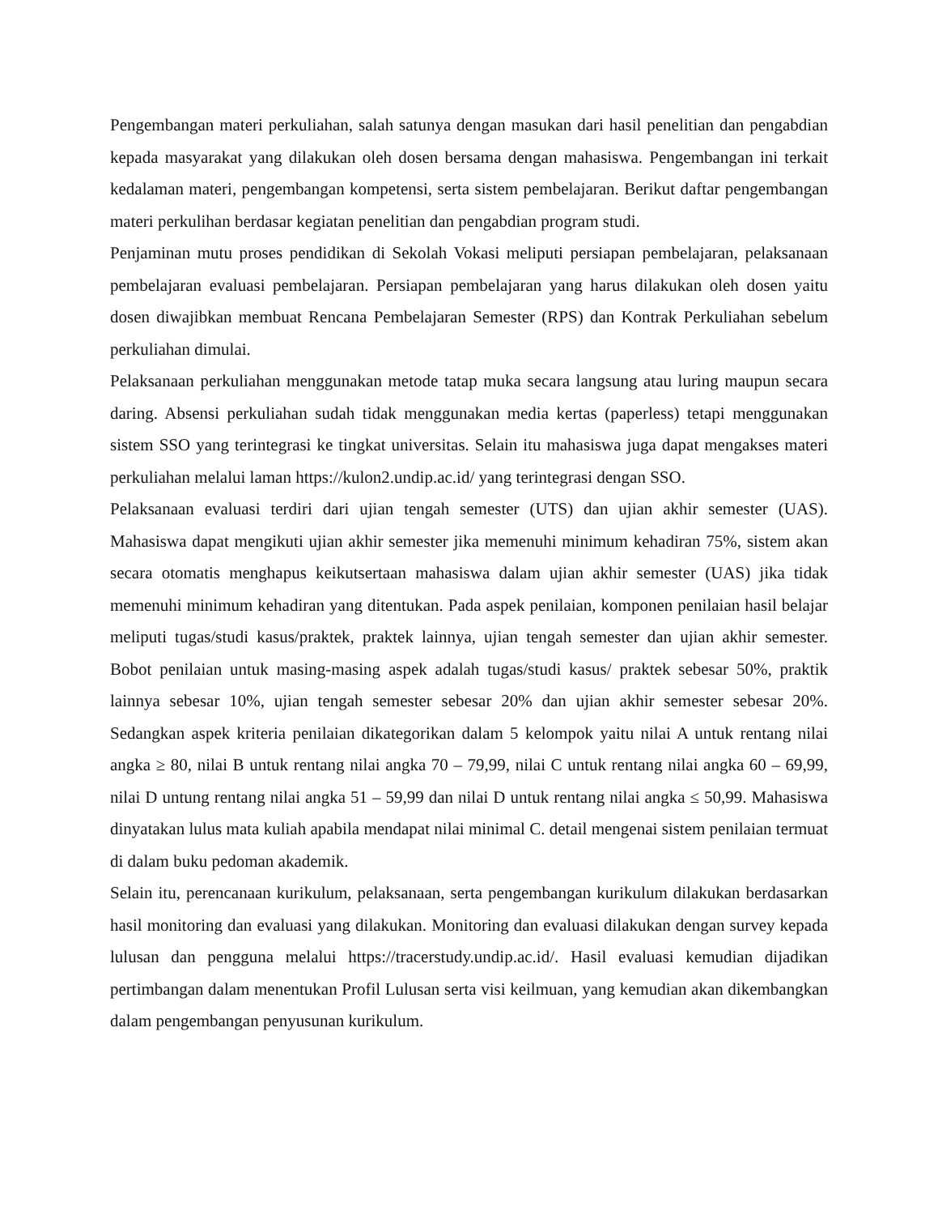Pengembangan materi perkuliahan, salah satunya dengan masukan dari hasil penelitian dan pengabdian kepada masyarakat yang dilakukan oleh dosen bersama dengan mahasiswa. Pengembangan ini terkait kedalaman materi, pengembangan kompetensi, serta sistem pembelajaran. Berikut daftar pengembangan materi perkulihan berdasar kegiatan penelitian dan pengabdian program studi.
Penjaminan mutu proses pendidikan di Sekolah Vokasi meliputi persiapan pembelajaran, pelaksanaan pembelajaran evaluasi pembelajaran. Persiapan pembelajaran yang harus dilakukan oleh dosen yaitu dosen diwajibkan membuat Rencana Pembelajaran Semester (RPS) dan Kontrak Perkuliahan sebelum perkuliahan dimulai.
Pelaksanaan perkuliahan menggunakan metode tatap muka secara langsung atau luring maupun secara daring. Absensi perkuliahan sudah tidak menggunakan media kertas (paperless) tetapi menggunakan sistem SSO yang terintegrasi ke tingkat universitas. Selain itu mahasiswa juga dapat mengakses materi perkuliahan melalui laman https://kulon2.undip.ac.id/ yang terintegrasi dengan SSO.
Pelaksanaan evaluasi terdiri dari ujian tengah semester (UTS) dan ujian akhir semester (UAS). Mahasiswa dapat mengikuti ujian akhir semester jika memenuhi minimum kehadiran 75%, sistem akan secara otomatis menghapus keikutsertaan mahasiswa dalam ujian akhir semester (UAS) jika tidak memenuhi minimum kehadiran yang ditentukan. Pada aspek penilaian, komponen penilaian hasil belajar meliputi tugas/studi kasus/praktek, praktek lainnya, ujian tengah semester dan ujian akhir semester. Bobot penilaian untuk masing-masing aspek adalah tugas/studi kasus/ praktek sebesar 50%, praktik lainnya sebesar 10%, ujian tengah semester sebesar 20% dan ujian akhir semester sebesar 20%. Sedangkan aspek kriteria penilaian dikategorikan dalam 5 kelompok yaitu nilai A untuk rentang nilai angka ≥ 80, nilai B untuk rentang nilai angka 70 – 79,99, nilai C untuk rentang nilai angka 60 – 69,99, nilai D untung rentang nilai angka 51 – 59,99 dan nilai D untuk rentang nilai angka ≤ 50,99. Mahasiswa dinyatakan lulus mata kuliah apabila mendapat nilai minimal C. detail mengenai sistem penilaian termuat di dalam buku pedoman akademik.
Selain itu, perencanaan kurikulum, pelaksanaan, serta pengembangan kurikulum dilakukan berdasarkan hasil monitoring dan evaluasi yang dilakukan. Monitoring dan evaluasi dilakukan dengan survey kepada lulusan dan pengguna melalui https://tracerstudy.undip.ac.id/. Hasil evaluasi kemudian dijadikan pertimbangan dalam menentukan Profil Lulusan serta visi keilmuan, yang kemudian akan dikembangkan dalam pengembangan penyusunan kurikulum.